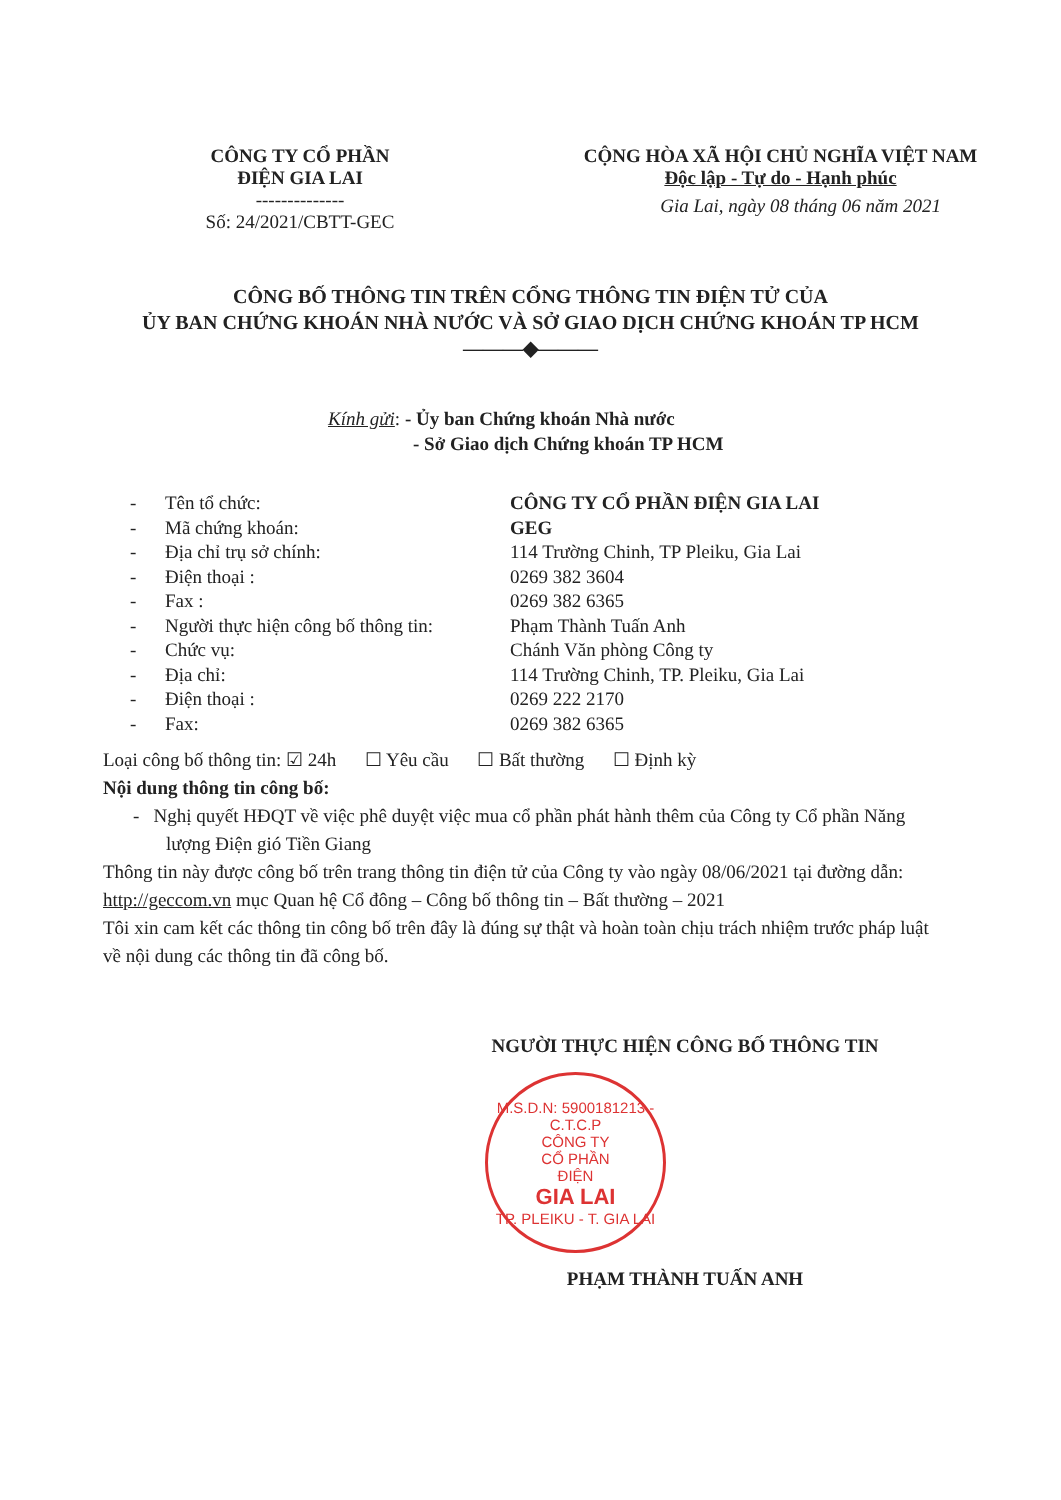CÔNG TY CỔ PHẦN
ĐIỆN GIA LAI
--------------
Số: 24/2021/CBTT-GEC
CỘNG HÒA XÃ HỘI CHỦ NGHĨA VIỆT NAM
Độc lập - Tự do - Hạnh phúc
Gia Lai, ngày 08 tháng 06 năm 2021
CÔNG BỐ THÔNG TIN TRÊN CỔNG THÔNG TIN ĐIỆN TỬ CỦA
ỦY BAN CHỨNG KHOÁN NHÀ NƯỚC VÀ SỞ GIAO DỊCH CHỨNG KHOÁN TP HCM
———◆———
Kính gửi: - Ủy ban Chứng khoán Nhà nước
- Sở Giao dịch Chứng khoán TP HCM
| - | Tên tổ chức: | CÔNG TY CỔ PHẦN ĐIỆN GIA LAI |
| - | Mã chứng khoán: | GEG |
| - | Địa chỉ trụ sở chính: | 114 Trường Chinh, TP Pleiku, Gia Lai |
| - | Điện thoại : | 0269 382 3604 |
| - | Fax : | 0269 382 6365 |
| - | Người thực hiện công bố thông tin: | Phạm Thành Tuấn Anh |
| - | Chức vụ: | Chánh Văn phòng Công ty |
| - | Địa chỉ: | 114 Trường Chinh, TP. Pleiku, Gia Lai |
| - | Điện thoại : | 0269 222 2170 |
| - | Fax: | 0269 382 6365 |
Loại công bố thông tin: ☑ 24h ☐ Yêu cầu ☐ Bất thường ☐ Định kỳ
Nội dung thông tin công bố:
- Nghị quyết HĐQT về việc phê duyệt việc mua cổ phần phát hành thêm của Công ty Cổ phần Năng lượng Điện gió Tiền Giang
Thông tin này được công bố trên trang thông tin điện tử của Công ty vào ngày 08/06/2021 tại đường dẫn: http://geccom.vn mục Quan hệ Cổ đông – Công bố thông tin – Bất thường – 2021
Tôi xin cam kết các thông tin công bố trên đây là đúng sự thật và hoàn toàn chịu trách nhiệm trước pháp luật về nội dung các thông tin đã công bố.
NGƯỜI THỰC HIỆN CÔNG BỐ THÔNG TIN
M.S.D.N: 5900181213 - C.T.C.P
CÔNG TY
CỔ PHẦN
ĐIỆN
GIA LAI
TP. PLEIKU - T. GIA LAI
PHẠM THÀNH TUẤN ANH